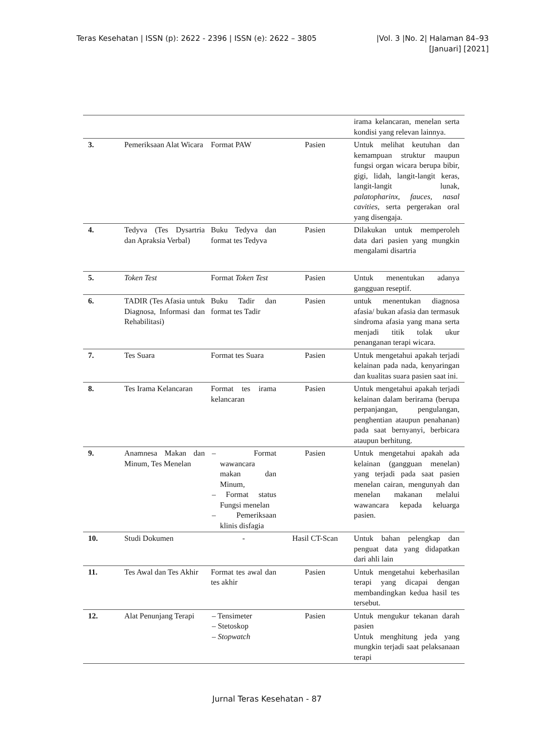Teras Kesehatan | ISSN (p): 2622 - 2396 | ISSN (e): 2622 – 3805 |Vol. 3 |No. 2| Halaman 84–93
[Januari] [2021]
| | | | | irama kelancaran, menelan serta kondisi yang relevan lainnya. |
| 3. | Pemeriksaan Alat Wicara | Format PAW | Pasien | Untuk melihat keutuhan dan kemampuan struktur maupun fungsi organ wicara berupa bibir, gigi, lidah, langit-langit keras, langit-langit lunak, palatopharinx, fauces, nasal cavities, serta pergerakan oral yang disengaja. |
| 4. | Tedyva (Tes Dysartria dan Apraksia Verbal) | Buku Tedyva dan format tes Tedyva | Pasien | Dilakukan untuk memperoleh data dari pasien yang mungkin mengalami disartria |
| 5. | Token Test | Format Token Test | Pasien | Untuk menentukan adanya gangguan reseptif. |
| 6. | TADIR (Tes Afasia untuk Diagnosa, Informasi dan Rehabilitasi) | Buku Tadir dan format tes Tadir | Pasien | untuk menentukan diagnosa afasia/ bukan afasia dan termasuk sindroma afasia yang mana serta menjadi titik tolak ukur penanganan terapi wicara. |
| 7. | Tes Suara | Format tes Suara | Pasien | Untuk mengetahui apakah terjadi kelainan pada nada, kenyaringan dan kualitas suara pasien saat ini. |
| 8. | Tes Irama Kelancaran | Format tes irama kelancaran | Pasien | Untuk mengetahui apakah terjadi kelainan dalam berirama (berupa perpanjangan, pengulangan, penghentian ataupun penahanan) pada saat bernyanyi, berbicara ataupun berhitung. |
| 9. | Anamnesa Makan dan Minum, Tes Menelan | – Format wawancara makan dan Minum, – Format status Fungsi menelan – Pemeriksaan klinis disfagia | Pasien | Untuk mengetahui apakah ada kelainan (gangguan menelan) yang terjadi pada saat pasien menelan cairan, mengunyah dan menelan makanan melalui wawancara kepada keluarga pasien. |
| 10. | Studi Dokumen | - | Hasil CT-Scan | Untuk bahan pelengkap dan penguat data yang didapatkan dari ahli lain |
| 11. | Tes Awal dan Tes Akhir | Format tes awal dan tes akhir | Pasien | Untuk mengetahui keberhasilan terapi yang dicapai dengan membandingkan kedua hasil tes tersebut. |
| 12. | Alat Penunjang Terapi | – Tensimeter – Stetoskop – Stopwatch | Pasien | Untuk mengukur tekanan darah pasien Untuk menghitung jeda yang mungkin terjadi saat pelaksanaan terapi |
Jurnal Teras Kesehatan - 87